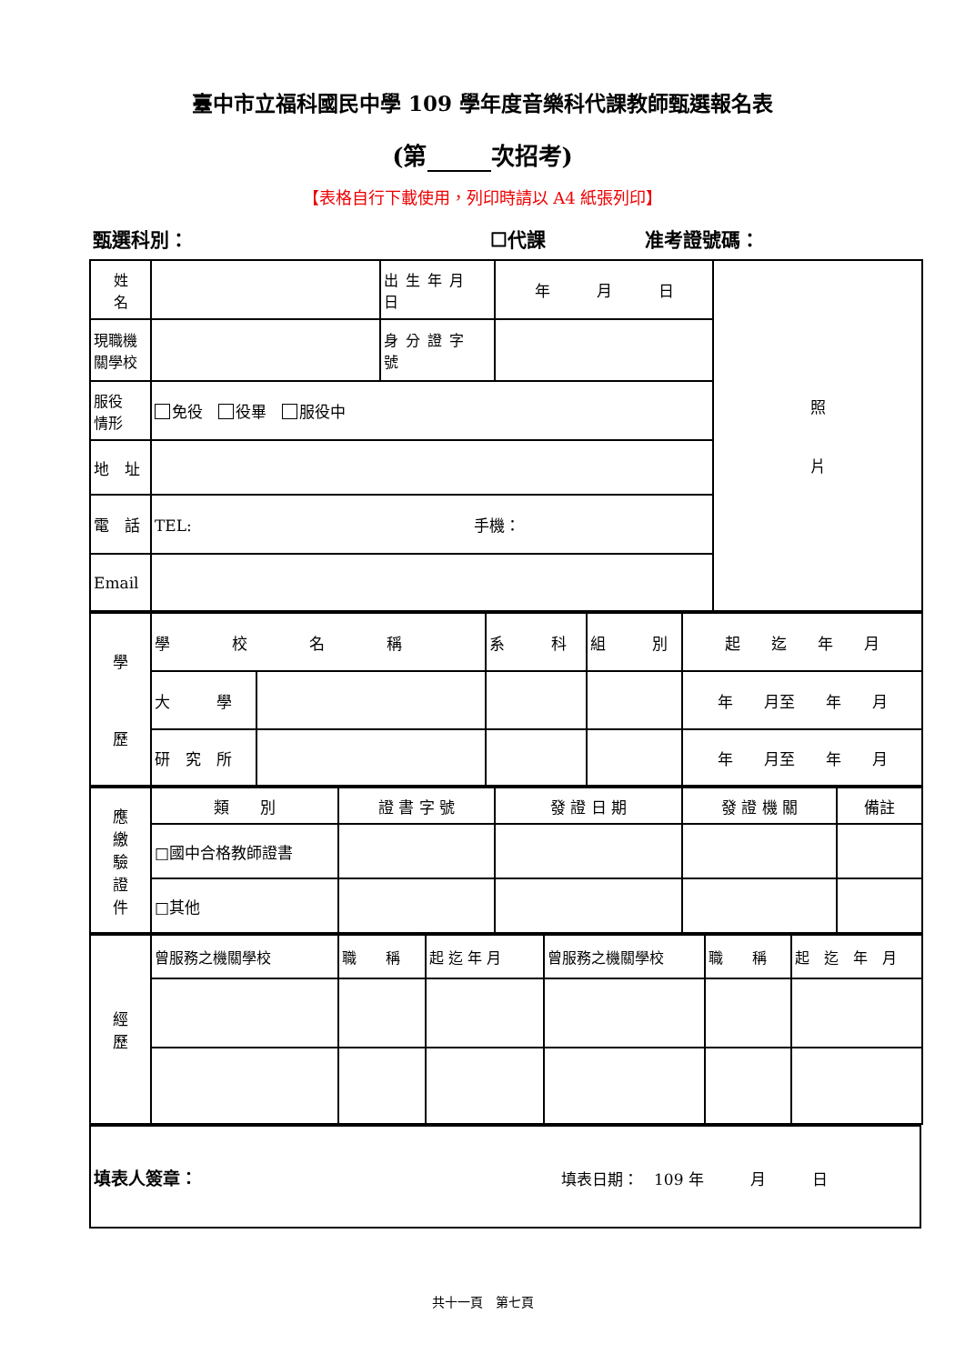臺中市立福科國民中學 109 學年度音樂科代課教師甄選報名表
(第 次招考)
【表格自行下載使用，列印時請以 A4 紙張列印】
甄選科別： ☐代課 准考證號碼：
| 姓 名 | | 出生年月日 | 年 月 日 | 照 片 |
| 現職機 關學校 | | 身分證字號 | | |
| 服役 情形 | 免役 役畢 服役中 | | | |
| 地 址 | | | | |
| 電 話 | TEL: 手機： | | | |
| Email | | | | |
| 學 歷 | 學 校 名 稱 | | 系 科 | 組 別 | 起 迄 年 月 |
| | 大 學 | | | | 年 月至 年 月 |
| | 研 究 所 | | | | 年 月至 年 月 |
| 應 繳 驗 證 件 | 類 別 | 證 書 字 號 | 發 證 日 期 | 發 證 機 關 | 備註 |
| | □國中合格教師證書 | | | | |
| | □其他 | | | | |
| 經 歷 | 曾服務之機關學校 | 職 稱 | 起 迄 年 月 | 曾服務之機關學校 | 職 稱 | 起 迄 年 月 |
| 填表人簽章： 填表日期： 109 年 月 日 |
共十一頁　第七頁